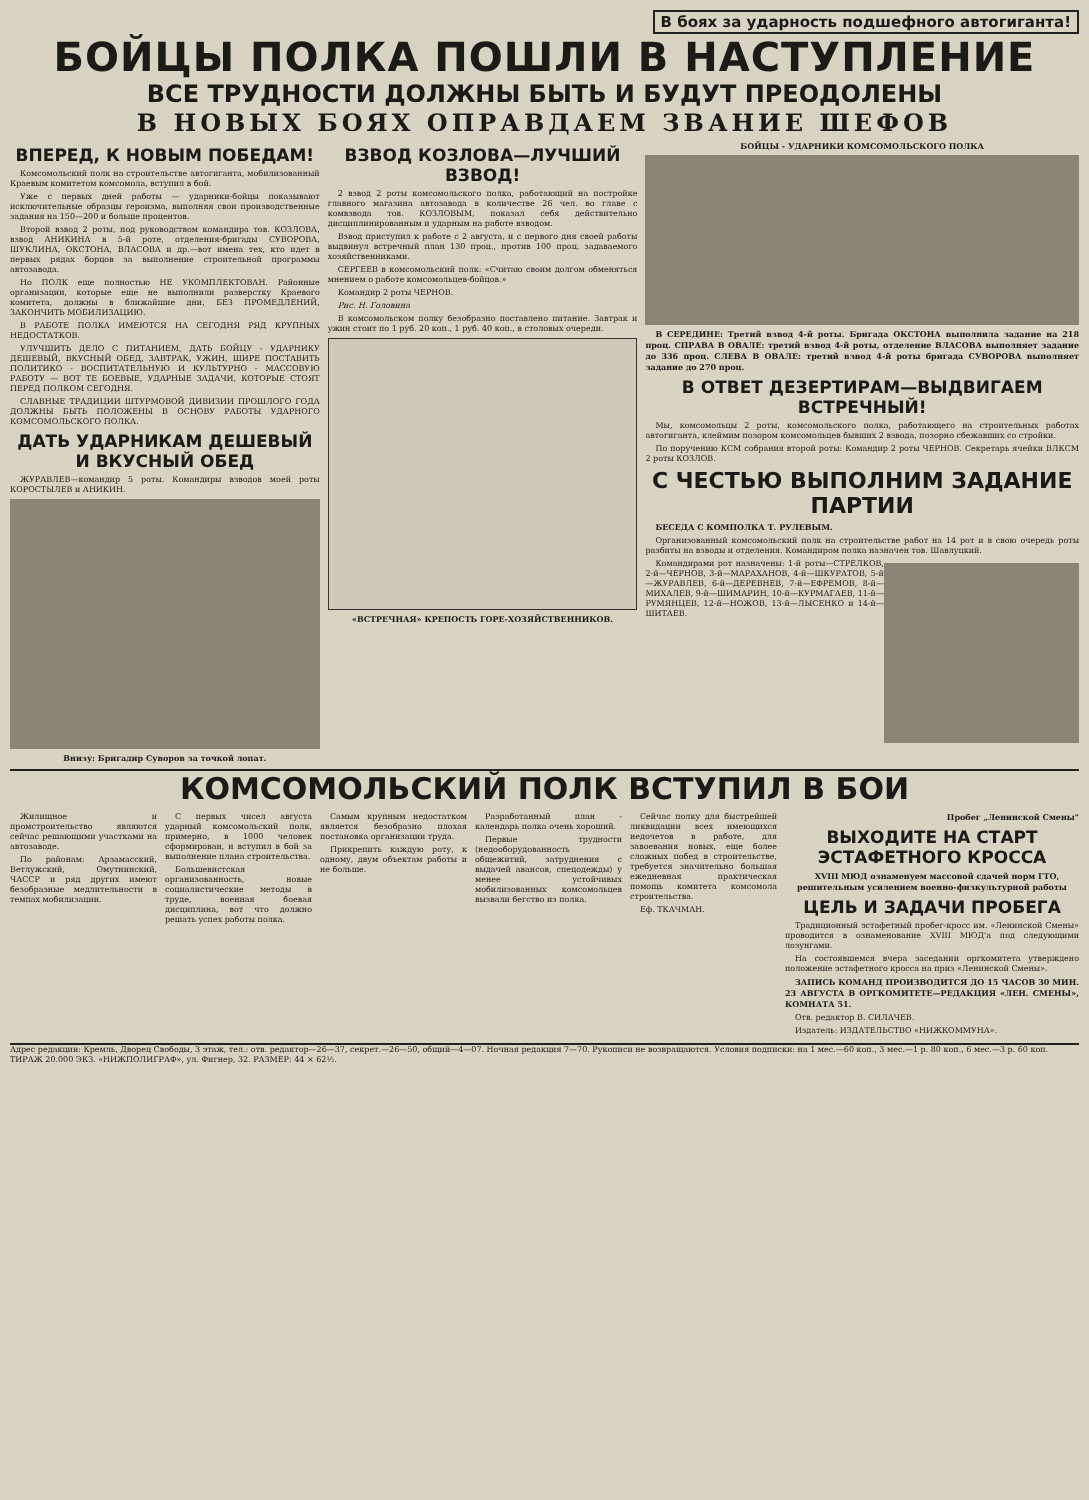В боях за ударность подшефного автогиганта!
БОЙЦЫ ПОЛКА ПОШЛИ В НАСТУПЛЕНИЕ
ВСЕ ТРУДНОСТИ ДОЛЖНЫ БЫТЬ И БУДУТ ПРЕОДОЛЕНЫ
В НОВЫХ БОЯХ ОПРАВДАЕМ ЗВАНИЕ ШЕФОВ
ВПЕРЕД, К НОВЫМ ПОБЕДАМ!
Комсомольский полк на строительстве автогиганта, мобилизованный Краевым комитетом комсомола, вступил в бой.
Уже с первых дней работы — ударники-бойцы показывают исключительные образцы героизма, выполняя свои производственные задания на 150—200 и больше процентов.
Второй взвод 2 роты, под руководством командира тов. КОЗЛОВА, взвод АНИКИНА в 5-й роте, отделения-бригады СУВОРОВА, ШУКЛИНА, ОКСТОНА, ВЛАСОВА и др.—вот имена тех, кто идет в первых рядах борцов за выполнение строительной программы автозавода.
Но ПОЛК еще полностью НЕ УКОМПЛЕКТОВАН. Районные организации, которые еще не выполнили разверстку Краевого комитета, должны в ближайшие дни, БЕЗ ПРОМЕДЛЕНИЙ, ЗАКОНЧИТЬ МОБИЛИЗАЦИЮ.
В РАБОТЕ ПОЛКА ИМЕЮТСЯ НА СЕГОДНЯ РЯД КРУПНЫХ НЕДОСТАТКОВ.
УЛУЧШИТЬ ДЕЛО С ПИТАНИЕМ, ДАТЬ БОЙЦУ - УДАРНИКУ ДЕШЕВЫЙ, ВКУСНЫЙ ОБЕД, ЗАВТРАК, УЖИН, ШИРЕ ПОСТАВИТЬ ПОЛИТИКО - ВОСПИТАТЕЛЬНУЮ И КУЛЬТУРНО - МАССОВУЮ РАБОТУ — ВОТ ТЕ БОЕВЫЕ, УДАРНЫЕ ЗАДАЧИ, КОТОРЫЕ СТОЯТ ПЕРЕД ПОЛКОМ СЕГОДНЯ.
СЛАВНЫЕ ТРАДИЦИИ ШТУРМОВОЙ ДИВИЗИИ ПРОШЛОГО ГОДА ДОЛЖНЫ БЫТЬ ПОЛОЖЕНЫ В ОСНОВУ РАБОТЫ УДАРНОГО КОМСОМОЛЬСКОГО ПОЛКА.
ДАТЬ УДАРНИКАМ ДЕШЕВЫЙ И ВКУСНЫЙ ОБЕД
ЖУРАВЛЕВ—командир 5 роты. Командиры взводов моей роты КОРОСТЫЛЕВ и АНИКИН.
Внизу: Бригадир Суворов за точкой лопат.
ВЗВОД КОЗЛОВА—ЛУЧШИЙ ВЗВОД!
2 взвод 2 роты комсомольского полка, работающий на постройке главного магазина автозавода в количестве 26 чел. во главе с комвзвода тов. КОЗЛОВЫМ, показал себя действительно дисциплинированным и ударным на работе взводом.
Взвод приступил к работе с 2 августа, и с первого дня своей работы выдвинул встречный план 130 проц., против 100 проц. задаваемого хозяйственниками.
СЕРГЕЕВ в комсомольский полк: «Считаю своим долгом обменяться мнением о работе комсомольцев-бойцов.»
Командир 2 роты ЧЕРНОВ.
Рис. Н. Головина
В комсомольском полку безобразно поставлено питание. Завтрак и ужин стоит по 1 руб. 20 коп., 1 руб. 40 коп., в столовых очереди.
«ВСТРЕЧНАЯ» КРЕПОСТЬ ГОРЕ-ХОЗЯЙСТВЕННИКОВ.
БОЙЦЫ - УДАРНИКИ КОМСОМОЛЬСКОГО ПОЛКА
В СЕРЕДИНЕ: Третий взвод 4-й роты. Бригада ОКСТОНА выполнила задание на 218 проц. СПРАВА В ОВАЛЕ: третий взвод 4-й роты, отделение ВЛАСОВА выполняет задание до 336 проц. СЛЕВА В ОВАЛЕ: третий взвод 4-й роты бригада СУВОРОВА выполняет задание до 270 проц.
В ОТВЕТ ДЕЗЕРТИРАМ—ВЫДВИГАЕМ ВСТРЕЧНЫЙ!
Мы, комсомольцы 2 роты, комсомольского полка, работающего на строительных работах автогиганта, клеймим позором комсомольцев бывших 2 взвода, позорно сбежавших со стройки.
По поручению КСМ собрания второй роты: Командир 2 роты ЧЕРНОВ. Секретарь ячейки ВЛКСМ 2 роты КОЗЛОВ.
С ЧЕСТЬЮ ВЫПОЛНИМ ЗАДАНИЕ ПАРТИИ
БЕСЕДА С КОМПОЛКА Т. РУЛЕВЫМ.
Организованный комсомольский полк на строительстве работ на 14 рот и в свою очередь роты разбиты на взводы и отделения. Командиром полка назначен тов. Шавлуцкий.
Командирами рот назначены: 1-й роты—СТРЕЛКОВ, 2-й—ЧЕРНОВ, 3-й—МАРАХАНОВ, 4-й—ШКУРАТОВ, 5-й—ЖУРАВЛЕВ, 6-й—ДЕРЕВНЕВ, 7-й—ЕФРЕМОВ, 8-й—МИХАЛЕВ, 9-й—ШИМАРИН, 10-й—КУРМАГАЕВ, 11-й—РУМЯНЦЕВ, 12-й—НОЖОВ, 13-й—ЛЫСЕНКО и 14-й—ШИТАЕВ.
КОМСОМОЛЬСКИЙ ПОЛК ВСТУПИЛ В БОИ
Жилищное и промстроительство являются сейчас решающими участками на автозаводе.
По районам: Арзамасский, Ветлужский, Омутнинский, ЧАССР и ряд других имеют безобразные медлительности в темпах мобилизации.
С первых чисел августа ударный комсомольский полк, примерно, в 1000 человек сформирован, и вступил в бой за выполнение плана строительства.
Большевистская организованность, новые социалистические методы в труде, военная боевая дисциплина, вот что должно решать успех работы полка.
Самым крупным недостатком является безобразно плохая постановка организации труда.
Прикрепить каждую роту, к одному, двум объектам работы и не больше.
Разработанный план - календарь полка очень хороший.
Первые трудности (недооборудованность общежитий, затруднения с выдачей авансов, спецодежды) у менее устойчивых мобилизованных комсомольцев вызвали бегство из полка.
Сейчас полку для быстрейшей ликвидации всех имеющихся недочетов в работе, для завоевания новых, еще более сложных побед в строительстве, требуется значительно большая ежедневная практическая помощь комитета комсомола строительства.
Еф. ТКАЧМАН.
Пробег „Ленинской Смены"
ВЫХОДИТЕ НА СТАРТ ЭСТАФЕТНОГО КРОССА
XVIII МЮД ознаменуем массовой сдачей норм ГТО, решительным усилением военно-физкультурной работы
ЦЕЛЬ И ЗАДАЧИ ПРОБЕГА
Традиционный эстафетный пробег-кросс им. «Ленинской Смены» проводится в ознаменование XVIII МЮД'а под следующими лозунгами.
На состоявшемся вчера заседании оргкомитета утверждено положение эстафетного кросса на приз «Ленинской Смены».
ЗАПИСЬ КОМАНД ПРОИЗВОДИТСЯ ДО 15 ЧАСОВ 30 МИН. 23 АВГУСТА В ОРГКОМИТЕТЕ—РЕДАКЦИЯ «ЛЕН. СМЕНЫ», КОМНАТА 51.
Отв. редактор В. СИЛАЧЕВ.
Издатель: ИЗДАТЕЛЬСТВО «НИЖКОММУНА».
Адрес редакции: Кремль, Дворец Свободы, 3 этаж, тел.: отв. редактор—26—37, секрет.—26—50, общий—4—07. Ночная редакция 7—70. Рукописи не возвращаются. Условия подписки: на 1 мес.—60 коп., 3 мес.—1 р. 80 коп., 6 мес.—3 р. 60 коп.
ТИРАЖ 20.000 ЭКЗ. «НИЖПОЛИГРАФ», ул. Фигнер, 32. РАЗМЕР: 44 × 62½.